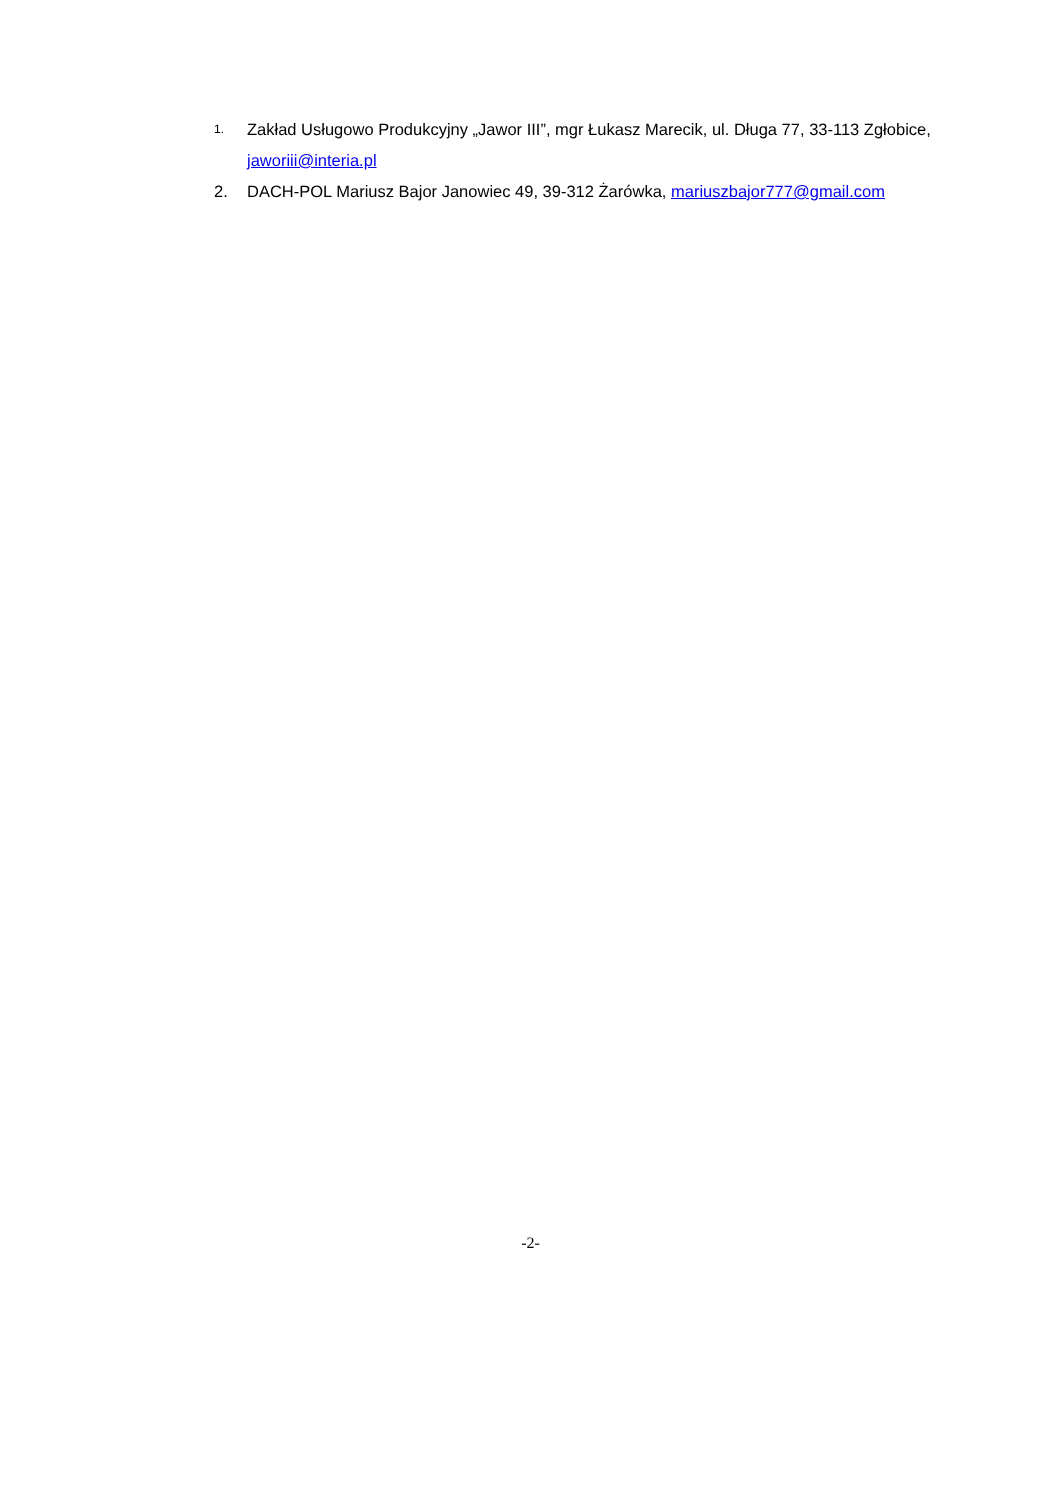1. Zakład Usługowo Produkcyjny „Jawor III”, mgr Łukasz Marecik, ul. Długa 77, 33-113 Zgłobice, jaworiii@interia.pl
2. DACH-POL Mariusz Bajor Janowiec 49, 39-312 Żarówka, mariuszbajor777@gmail.com
-2-